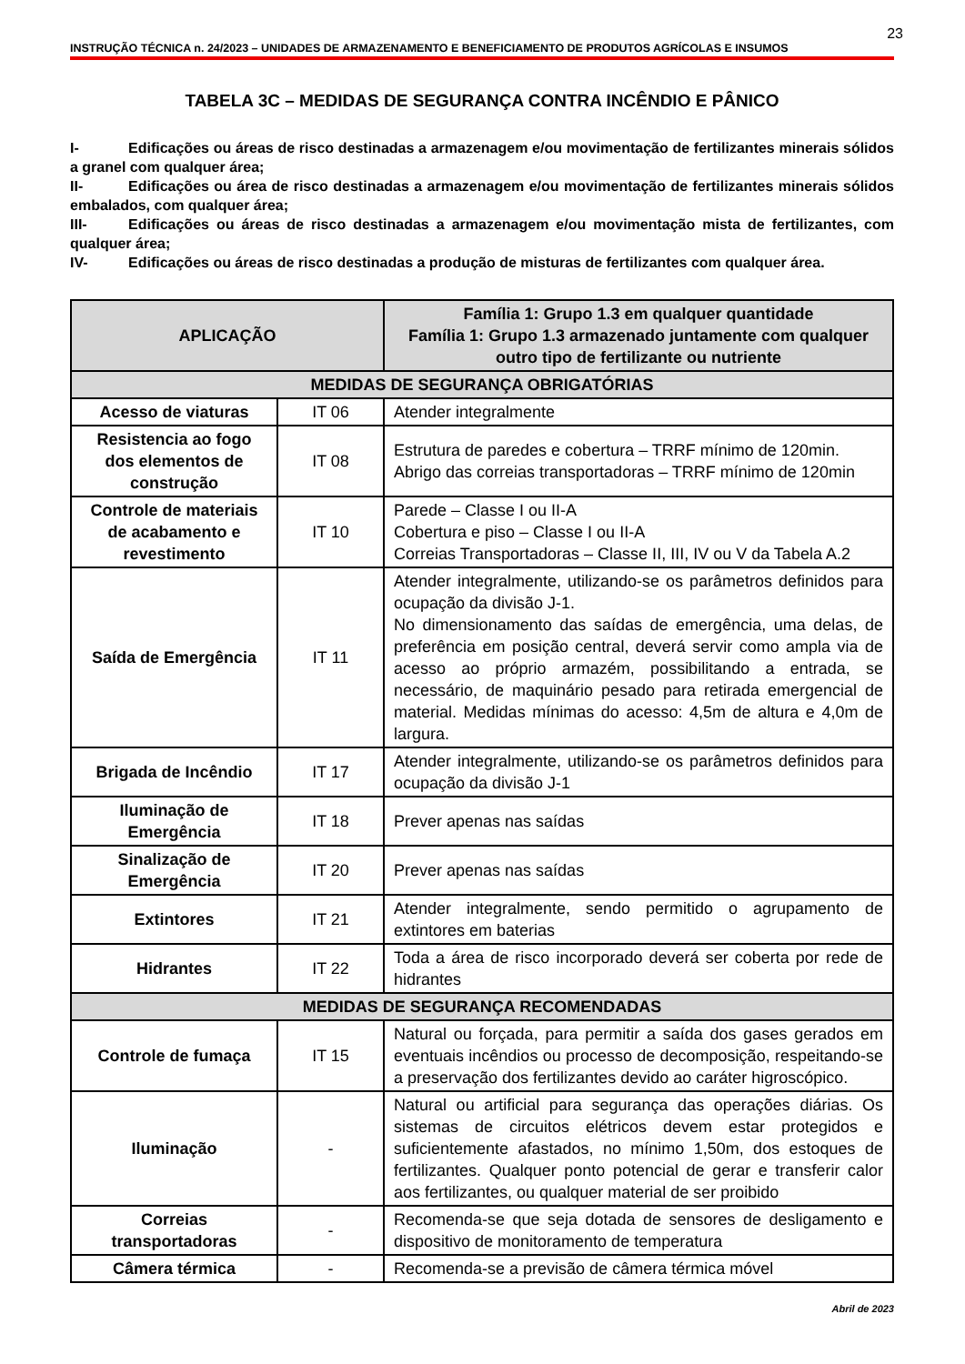23
INSTRUÇÃO TÉCNICA n. 24/2023 – UNIDADES DE ARMAZENAMENTO E BENEFICIAMENTO DE PRODUTOS AGRÍCOLAS E INSUMOS
TABELA 3C – MEDIDAS DE SEGURANÇA CONTRA INCÊNDIO E PÂNICO
I- Edificações ou áreas de risco destinadas a armazenagem e/ou movimentação de fertilizantes minerais sólidos a granel com qualquer área;
II- Edificações ou área de risco destinadas a armazenagem e/ou movimentação de fertilizantes minerais sólidos embalados, com qualquer área;
III- Edificações ou áreas de risco destinadas a armazenagem e/ou movimentação mista de fertilizantes, com qualquer área;
IV- Edificações ou áreas de risco destinadas a produção de misturas de fertilizantes com qualquer área.
| APLICAÇÃO | | Família 1: Grupo 1.3 em qualquer quantidade Família 1: Grupo 1.3 armazenado juntamente com qualquer outro tipo de fertilizante ou nutriente |
| --- | --- | --- |
| MEDIDAS DE SEGURANÇA OBRIGATÓRIAS | | |
| Acesso de viaturas | IT 06 | Atender integralmente |
| Resistencia ao fogo dos elementos de construção | IT 08 | Estrutura de paredes e cobertura – TRRF mínimo de 120min. Abrigo das correias transportadoras – TRRF mínimo de 120min |
| Controle de materiais de acabamento e revestimento | IT 10 | Parede – Classe I ou II-A Cobertura e piso – Classe I ou II-A Correias Transportadoras – Classe II, III, IV ou V da Tabela A.2 |
| Saída de Emergência | IT 11 | Atender integralmente, utilizando-se os parâmetros definidos para ocupação da divisão J-1. No dimensionamento das saídas de emergência, uma delas, de preferência em posição central, deverá servir como ampla via de acesso ao próprio armazém, possibilitando a entrada, se necessário, de maquinário pesado para retirada emergencial de material. Medidas mínimas do acesso: 4,5m de altura e 4,0m de largura. |
| Brigada de Incêndio | IT 17 | Atender integralmente, utilizando-se os parâmetros definidos para ocupação da divisão J-1 |
| Iluminação de Emergência | IT 18 | Prever apenas nas saídas |
| Sinalização de Emergência | IT 20 | Prever apenas nas saídas |
| Extintores | IT 21 | Atender integralmente, sendo permitido o agrupamento de extintores em baterias |
| Hidrantes | IT 22 | Toda a área de risco incorporado deverá ser coberta por rede de hidrantes |
| MEDIDAS DE SEGURANÇA RECOMENDADAS | | |
| Controle de fumaça | IT 15 | Natural ou forçada, para permitir a saída dos gases gerados em eventuais incêndios ou processo de decomposição, respeitando-se a preservação dos fertilizantes devido ao caráter higroscópico. |
| Iluminação | - | Natural ou artificial para segurança das operações diárias. Os sistemas de circuitos elétricos devem estar protegidos e suficientemente afastados, no mínimo 1,50m, dos estoques de fertilizantes. Qualquer ponto potencial de gerar e transferir calor aos fertilizantes, ou qualquer material de ser proibido |
| Correias transportadoras | - | Recomenda-se que seja dotada de sensores de desligamento e dispositivo de monitoramento de temperatura |
| Câmera térmica | - | Recomenda-se a previsão de câmera térmica móvel |
Abril de 2023